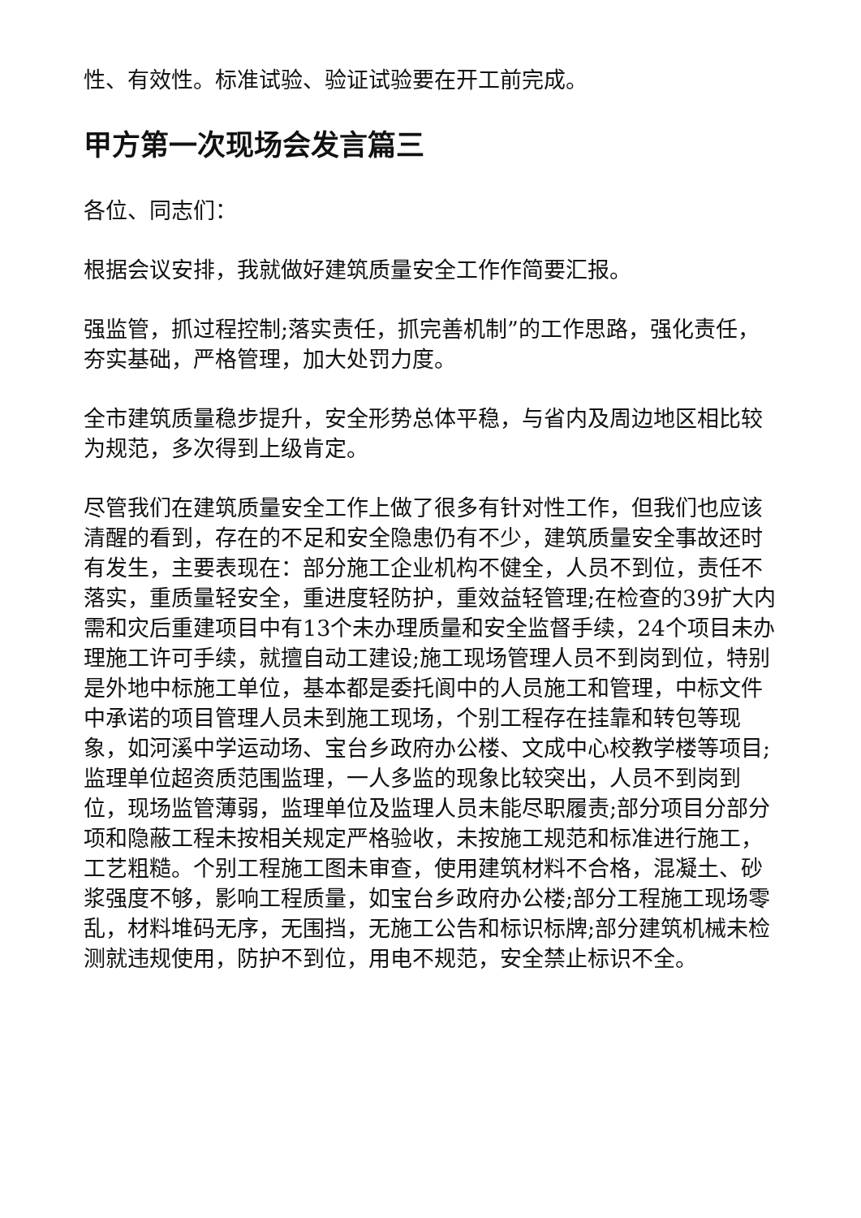性、有效性。标准试验、验证试验要在开工前完成。
甲方第一次现场会发言篇三
各位、同志们：
根据会议安排，我就做好建筑质量安全工作作简要汇报。
强监管，抓过程控制;落实责任，抓完善机制”的工作思路，强化责任，夯实基础，严格管理，加大处罚力度。
全市建筑质量稳步提升，安全形势总体平稳，与省内及周边地区相比较为规范，多次得到上级肯定。
尽管我们在建筑质量安全工作上做了很多有针对性工作，但我们也应该清醒的看到，存在的不足和安全隐患仍有不少，建筑质量安全事故还时有发生，主要表现在：部分施工企业机构不健全，人员不到位，责任不落实，重质量轻安全，重进度轻防护，重效益轻管理;在检查的39扩大内需和灾后重建项目中有13个未办理质量和安全监督手续，24个项目未办理施工许可手续，就擅自动工建设;施工现场管理人员不到岗到位，特别是外地中标施工单位，基本都是委托阆中的人员施工和管理，中标文件中承诺的项目管理人员未到施工现场，个别工程存在挂靠和转包等现象，如河溪中学运动场、宝台乡政府办公楼、文成中心校教学楼等项目;监理单位超资质范围监理，一人多监的现象比较突出，人员不到岗到位，现场监管薄弱，监理单位及监理人员未能尽职履责;部分项目分部分项和隐蔽工程未按相关规定严格验收，未按施工规范和标准进行施工，工艺粗糙。个别工程施工图未审查，使用建筑材料不合格，混凝土、砂浆强度不够，影响工程质量，如宝台乡政府办公楼;部分工程施工现场零乱，材料堆码无序，无围挡，无施工公告和标识标牌;部分建筑机械未检测就违规使用，防护不到位，用电不规范，安全禁止标识不全。